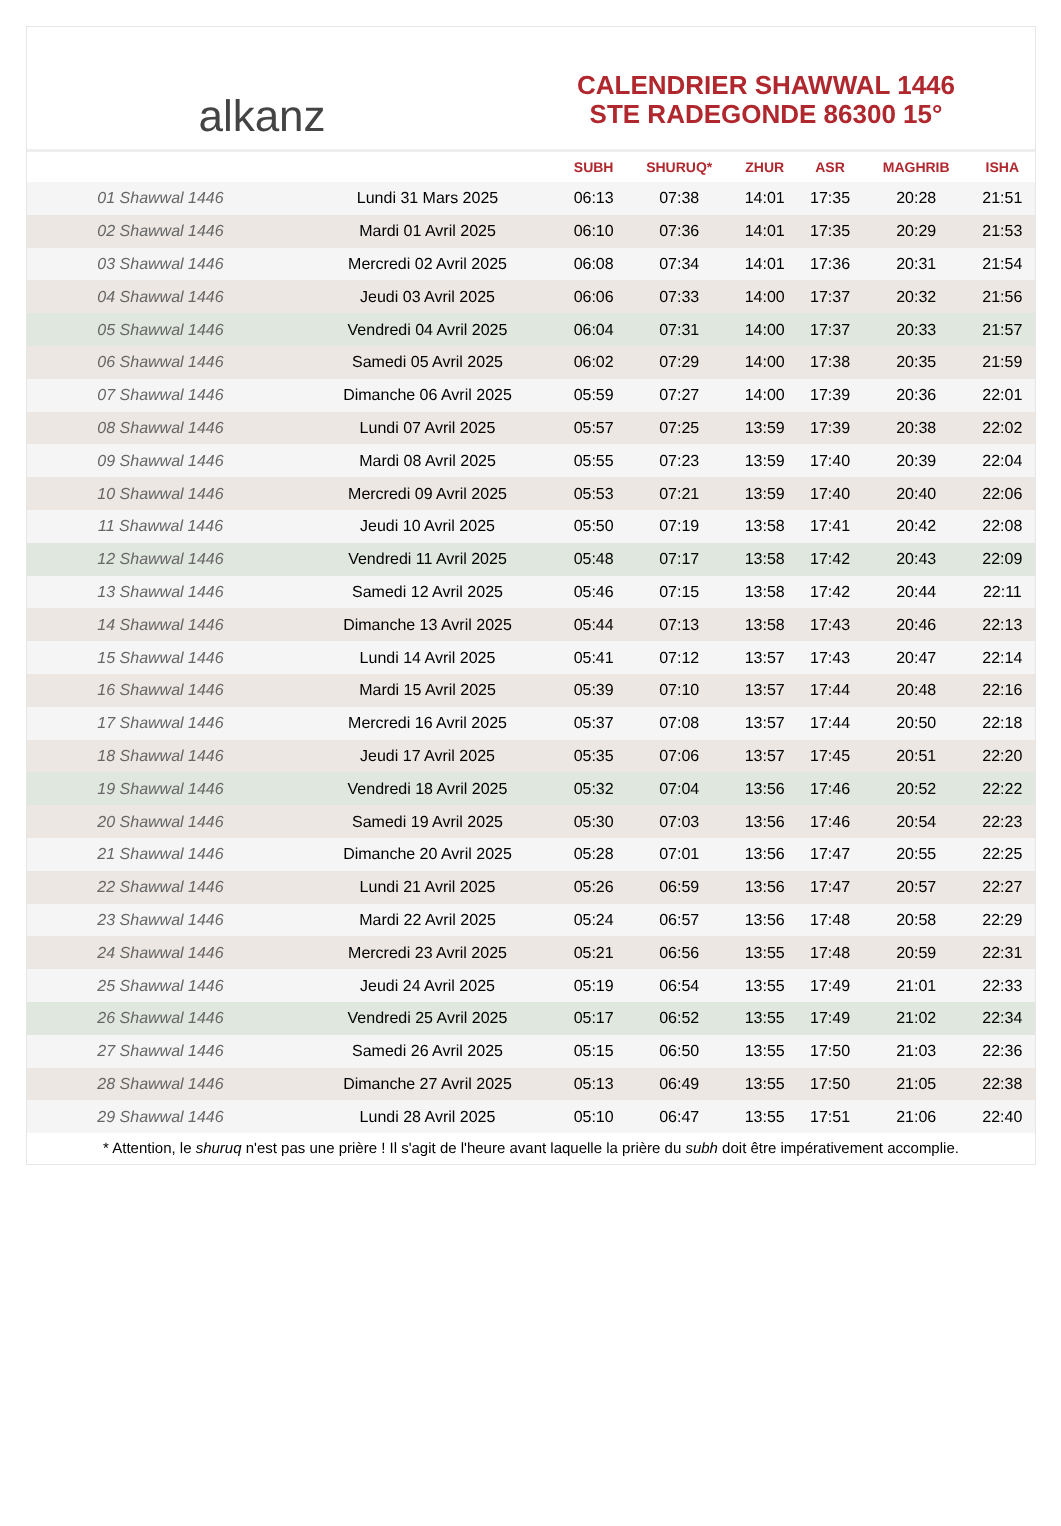alkanz
CALENDRIER SHAWWAL 1446
STE RADEGONDE 86300 15°
| | | SUBH | SHURUQ* | ZHUR | ASR | MAGHRIB | ISHA |
| --- | --- | --- | --- | --- | --- | --- | --- |
| 01 Shawwal 1446 | Lundi 31 Mars 2025 | 06:13 | 07:38 | 14:01 | 17:35 | 20:28 | 21:51 |
| 02 Shawwal 1446 | Mardi 01 Avril 2025 | 06:10 | 07:36 | 14:01 | 17:35 | 20:29 | 21:53 |
| 03 Shawwal 1446 | Mercredi 02 Avril 2025 | 06:08 | 07:34 | 14:01 | 17:36 | 20:31 | 21:54 |
| 04 Shawwal 1446 | Jeudi 03 Avril 2025 | 06:06 | 07:33 | 14:00 | 17:37 | 20:32 | 21:56 |
| 05 Shawwal 1446 | Vendredi 04 Avril 2025 | 06:04 | 07:31 | 14:00 | 17:37 | 20:33 | 21:57 |
| 06 Shawwal 1446 | Samedi 05 Avril 2025 | 06:02 | 07:29 | 14:00 | 17:38 | 20:35 | 21:59 |
| 07 Shawwal 1446 | Dimanche 06 Avril 2025 | 05:59 | 07:27 | 14:00 | 17:39 | 20:36 | 22:01 |
| 08 Shawwal 1446 | Lundi 07 Avril 2025 | 05:57 | 07:25 | 13:59 | 17:39 | 20:38 | 22:02 |
| 09 Shawwal 1446 | Mardi 08 Avril 2025 | 05:55 | 07:23 | 13:59 | 17:40 | 20:39 | 22:04 |
| 10 Shawwal 1446 | Mercredi 09 Avril 2025 | 05:53 | 07:21 | 13:59 | 17:40 | 20:40 | 22:06 |
| 11 Shawwal 1446 | Jeudi 10 Avril 2025 | 05:50 | 07:19 | 13:58 | 17:41 | 20:42 | 22:08 |
| 12 Shawwal 1446 | Vendredi 11 Avril 2025 | 05:48 | 07:17 | 13:58 | 17:42 | 20:43 | 22:09 |
| 13 Shawwal 1446 | Samedi 12 Avril 2025 | 05:46 | 07:15 | 13:58 | 17:42 | 20:44 | 22:11 |
| 14 Shawwal 1446 | Dimanche 13 Avril 2025 | 05:44 | 07:13 | 13:58 | 17:43 | 20:46 | 22:13 |
| 15 Shawwal 1446 | Lundi 14 Avril 2025 | 05:41 | 07:12 | 13:57 | 17:43 | 20:47 | 22:14 |
| 16 Shawwal 1446 | Mardi 15 Avril 2025 | 05:39 | 07:10 | 13:57 | 17:44 | 20:48 | 22:16 |
| 17 Shawwal 1446 | Mercredi 16 Avril 2025 | 05:37 | 07:08 | 13:57 | 17:44 | 20:50 | 22:18 |
| 18 Shawwal 1446 | Jeudi 17 Avril 2025 | 05:35 | 07:06 | 13:57 | 17:45 | 20:51 | 22:20 |
| 19 Shawwal 1446 | Vendredi 18 Avril 2025 | 05:32 | 07:04 | 13:56 | 17:46 | 20:52 | 22:22 |
| 20 Shawwal 1446 | Samedi 19 Avril 2025 | 05:30 | 07:03 | 13:56 | 17:46 | 20:54 | 22:23 |
| 21 Shawwal 1446 | Dimanche 20 Avril 2025 | 05:28 | 07:01 | 13:56 | 17:47 | 20:55 | 22:25 |
| 22 Shawwal 1446 | Lundi 21 Avril 2025 | 05:26 | 06:59 | 13:56 | 17:47 | 20:57 | 22:27 |
| 23 Shawwal 1446 | Mardi 22 Avril 2025 | 05:24 | 06:57 | 13:56 | 17:48 | 20:58 | 22:29 |
| 24 Shawwal 1446 | Mercredi 23 Avril 2025 | 05:21 | 06:56 | 13:55 | 17:48 | 20:59 | 22:31 |
| 25 Shawwal 1446 | Jeudi 24 Avril 2025 | 05:19 | 06:54 | 13:55 | 17:49 | 21:01 | 22:33 |
| 26 Shawwal 1446 | Vendredi 25 Avril 2025 | 05:17 | 06:52 | 13:55 | 17:49 | 21:02 | 22:34 |
| 27 Shawwal 1446 | Samedi 26 Avril 2025 | 05:15 | 06:50 | 13:55 | 17:50 | 21:03 | 22:36 |
| 28 Shawwal 1446 | Dimanche 27 Avril 2025 | 05:13 | 06:49 | 13:55 | 17:50 | 21:05 | 22:38 |
| 29 Shawwal 1446 | Lundi 28 Avril 2025 | 05:10 | 06:47 | 13:55 | 17:51 | 21:06 | 22:40 |
* Attention, le shuruq n'est pas une prière ! Il s'agit de l'heure avant laquelle la prière du subh doit être impérativement accomplie.